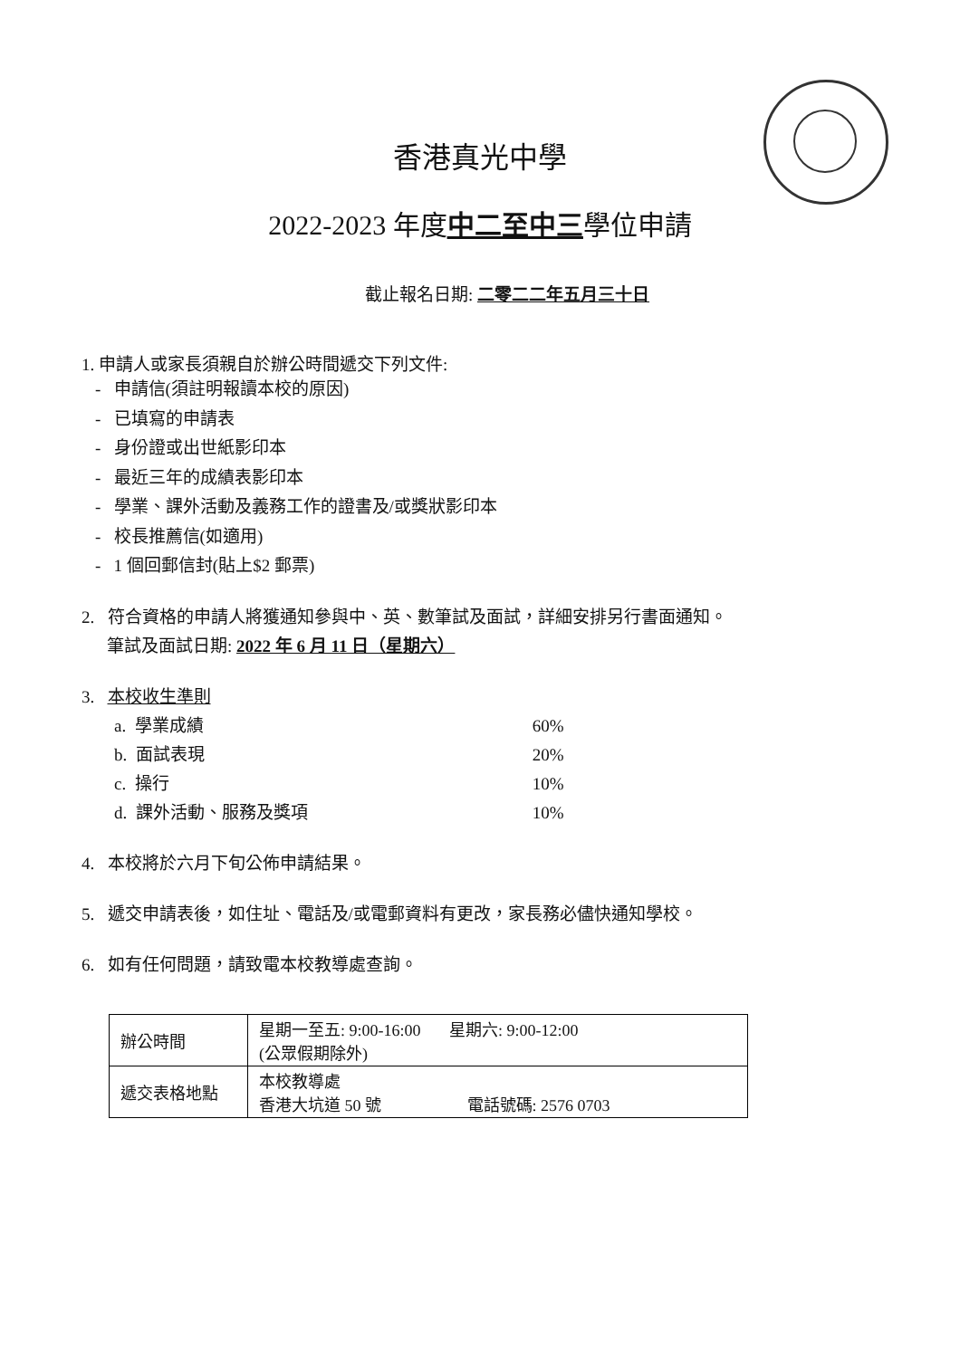香港真光中學
2022-2023 年度中二至中三學位申請
截止報名日期: 二零二二年五月三十日
1. 申請人或家長須親自於辦公時間遞交下列文件:
- 申請信(須註明報讀本校的原因)
- 已填寫的申請表
- 身份證或出世紙影印本
- 最近三年的成績表影印本
- 學業、課外活動及義務工作的證書及/或獎狀影印本
- 校長推薦信(如適用)
- 1 個回郵信封(貼上$2 郵票)
2. 符合資格的申請人將獲通知參與中、英、數筆試及面試，詳細安排另行書面通知。
筆試及面試日期: 2022 年 6 月 11 日（星期六）
3. 本校收生準則
| a. 學業成績 | 60% |
| b. 面試表現 | 20% |
| c. 操行 | 10% |
| d. 課外活動、服務及獎項 | 10% |
4. 本校將於六月下旬公佈申請結果。
5. 遞交申請表後，如住址、電話及/或電郵資料有更改，家長務必儘快通知學校。
6. 如有任何問題，請致電本校教導處查詢。
| 辦公時間 | 星期一至五: 9:00-16:00 星期六: 9:00-12:00 (公眾假期除外) |
| 遞交表格地點 | 本校教導處 香港大坑道 50 號 電話號碼: 2576 0703 |